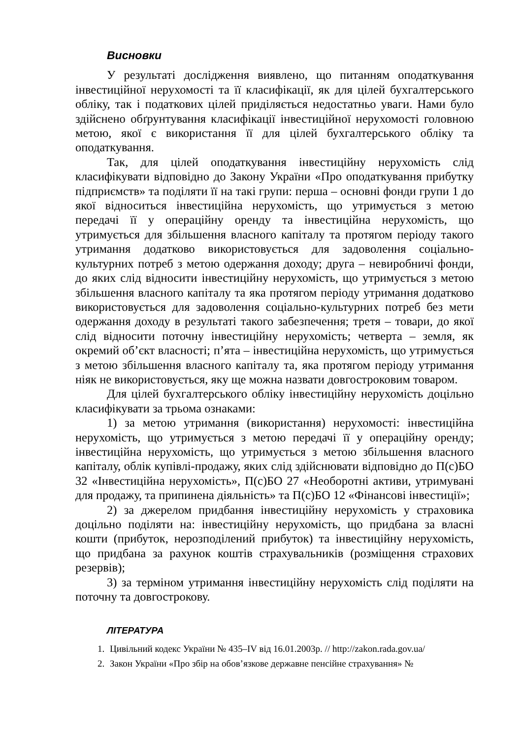Висновки
У результаті дослідження виявлено, що питанням оподаткування інвестиційної нерухомості та її класифікації, як для цілей бухгалтерського обліку, так і податкових цілей приділяється недостатньо уваги. Нами було здійснено обґрунтування класифікації інвестиційної нерухомості головною метою, якої є використання її для цілей бухгалтерського обліку та оподаткування.
Так, для цілей оподаткування інвестиційну нерухомість слід класифікувати відповідно до Закону України «Про оподаткування прибутку підприємств» та поділяти її на такі групи: перша – основні фонди групи 1 до якої відноситься інвестиційна нерухомість, що утримується з метою передачі її у операційну оренду та інвестиційна нерухомість, що утримується для збільшення власного капіталу та протягом періоду такого утримання додатково використовується для задоволення соціально-культурних потреб з метою одержання доходу; друга – невиробничі фонди, до яких слід відносити інвестиційну нерухомість, що утримується з метою збільшення власного капіталу та яка протягом періоду утримання додатково використовується для задоволення соціально-культурних потреб без мети одержання доходу в результаті такого забезпечення; третя – товари, до якої слід відносити поточну інвестиційну нерухомість; четверта – земля, як окремий об’єкт власності; п’ята – інвестиційна нерухомість, що утримується з метою збільшення власного капіталу та, яка протягом періоду утримання ніяк не використовується, яку ще можна назвати довгостроковим товаром.
Для цілей бухгалтерського обліку інвестиційну нерухомість доцільно класифікувати за трьома ознаками:
1) за метою утримання (використання) нерухомості: інвестиційна нерухомість, що утримується з метою передачі її у операційну оренду; інвестиційна нерухомість, що утримується з метою збільшення власного капіталу, облік купівлі-продажу, яких слід здійснювати відповідно до П(с)БО 32 «Інвестиційна нерухомість», П(с)БО 27 «Необоротні активи, утримувані для продажу, та припинена діяльність» та П(с)БО 12 «Фінансові інвестиції»;
2) за джерелом придбання інвестиційну нерухомість у страховика доцільно поділяти на: інвестиційну нерухомість, що придбана за власні кошти (прибуток, нерозподілений прибуток) та інвестиційну нерухомість, що придбана за рахунок коштів страхувальників (розміщення страхових резервів);
3) за терміном утримання інвестиційну нерухомість слід поділяти на поточну та довгострокову.
ЛІТЕРАТУРА
1. Цивільний кодекс України № 435–IV від 16.01.2003р. // http://zakon.rada.gov.ua/
2. Закон України «Про збір на обов’язкове державне пенсійне страхування» №